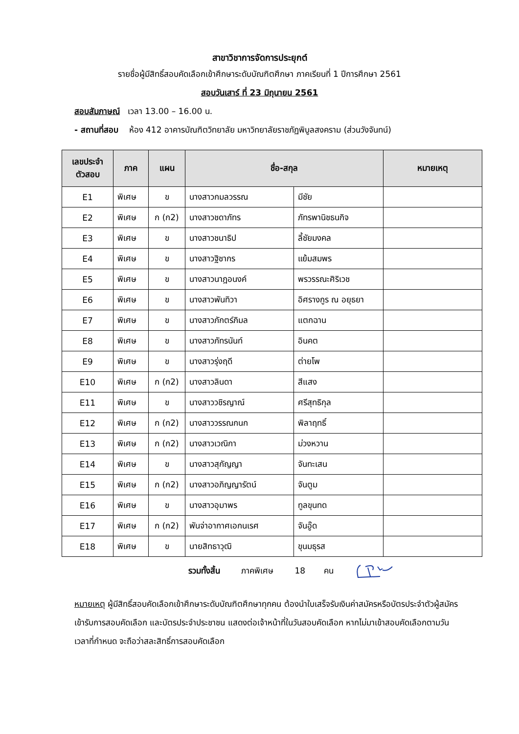สาขาวิชาการจัดการประยุกต์
รายชื่อผู้มีสิทธิ์สอบคัดเลือกเข้าศึกษาระดับบัณฑิตศึกษา ภาคเรียนที่ 1 ปีการศึกษา 2561
สอบวันเสาร์ ที่ 23 มิถุนายน 2561
สอบสัมภาษณ์ เวลา 13.00 – 16.00 น.
- สถานที่สอบ ห้อง 412 อาคารบัณฑิตวิทยาลัย มหาวิทยาลัยราชภัฏพิบูลสงคราม (ส่วนวังจันทน์)
| เลขประจำ ตัวสอบ | ภาค | แผน | ชื่อ-สกุล | | หมายเหตุ |
| --- | --- | --- | --- | --- | --- |
| E1 | พิเศษ | ข | นางสาวกมลวรรณ | มีชัย | |
| E2 | พิเศษ | ก (ก2) | นางสาวชดาภัทร | ภัทรพานิชธนกิจ | |
| E3 | พิเศษ | ข | นางสาวชนาธิป | ลี้ชัยมงคล | |
| E4 | พิเศษ | ข | นางสาวฐิชากร | แย้มสมพร | |
| E5 | พิเศษ | ข | นางสาวนาฎอนงค์ | พรวรรณะศิริเวช | |
| E6 | พิเศษ | ข | นางสาวพันทิวา | อิศรางกูร ณ อยุธยา | |
| E7 | พิเศษ | ข | นางสาวภักตร์ภิมล | แตกฉาน | |
| E8 | พิเศษ | ข | นางสาวภัทรนันท์ | อินคต | |
| E9 | พิเศษ | ข | นางสาวรุ่งฤดี | ต่ายโพ | |
| E10 | พิเศษ | ก (ก2) | นางสาวลินดา | สีแสง | |
| E11 | พิเศษ | ข | นางสาววชิรญาณ์ | ศรีสุทธิกุล | |
| E12 | พิเศษ | ก (ก2) | นางสาววรรณกนก | พิลาฤทธิ์ | |
| E13 | พิเศษ | ก (ก2) | นางสาวเวณิกา | ม่วงหวาน | |
| E14 | พิเศษ | ข | นางสาวสุกัญญา | จันทะเสน | |
| E15 | พิเศษ | ก (ก2) | นางสาวอภิญญารัตน์ | จันตูม | |
| E16 | พิเศษ | ข | นางสาวอุมาพร | ทูลขุนทด | |
| E17 | พิเศษ | ก (ก2) | พันจ่าอากาศเอกนเรศ | จันอู๊ด | |
| E18 | พิเศษ | ข | นายสิทธาวุฒิ | ขุนมธุรส | |
รวมทั้งสิ้น ภาคพิเศษ 18 คน
หมายเหตุ ผู้มีสิทธิ์สอบคัดเลือกเข้าศึกษาระดับบัณฑิตศึกษาทุกคน ต้องนำใบเสร็จรับเงินค่าสมัครหรือบัตรประจำตัวผู้สมัครเข้ารับการสอบคัดเลือก และบัตรประจำประชาชน แสดงต่อเจ้าหน้าที่ในวันสอบคัดเลือก หากไม่มาเข้าสอบคัดเลือกตามวัน เวลาที่กำหนด จะถือว่าสละสิทธิ์การสอบคัดเลือก